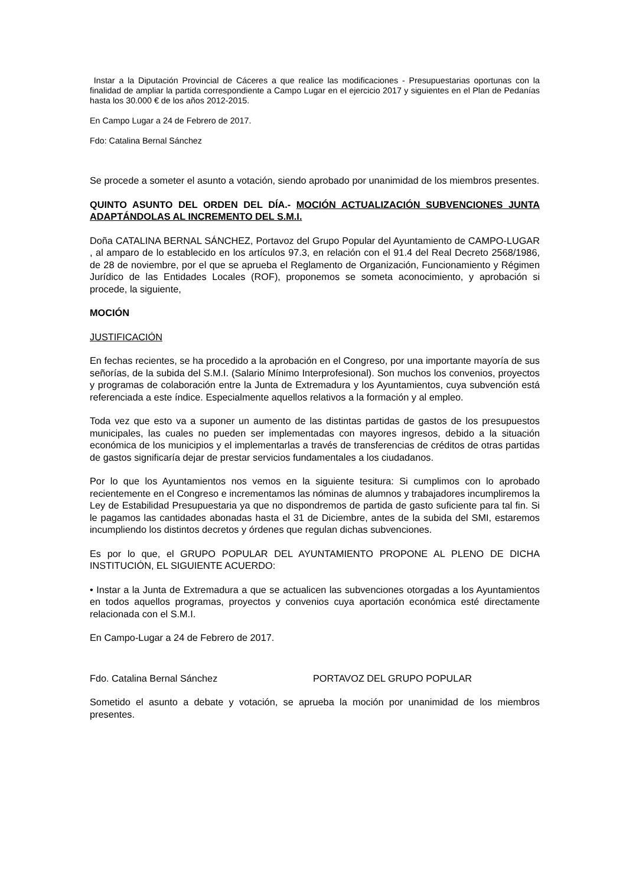Instar a la Diputación Provincial de Cáceres a que realice las modificaciones - Presupuestarias oportunas con la finalidad de ampliar la partida correspondiente a Campo Lugar en el ejercicio 2017 y siguientes en el Plan de Pedanías hasta los 30.000 € de los años 2012-2015.
En Campo Lugar a 24 de Febrero de 2017.
Fdo: Catalina Bernal Sánchez
Se procede a someter el asunto a votación, siendo aprobado por unanimidad de los miembros presentes.
QUINTO ASUNTO DEL ORDEN DEL DÍA.- MOCIÓN ACTUALIZACIÓN SUBVENCIONES JUNTA ADAPTÁNDOLAS AL INCREMENTO DEL S.M.I.
Doña CATALINA BERNAL SÁNCHEZ, Portavoz del Grupo Popular del Ayuntamiento de CAMPO-LUGAR , al amparo de lo establecido en los artículos 97.3, en relación con el 91.4 del Real Decreto 2568/1986, de 28 de noviembre, por el que se aprueba el Reglamento de Organización, Funcionamiento y Régimen Jurídico de las Entidades Locales (ROF), proponemos se someta aconocimiento, y aprobación si procede, la siguiente,
MOCIÓN
JUSTIFICACIÓN
En fechas recientes, se ha procedido a la aprobación en el Congreso, por una importante mayoría de sus señorías, de la subida del S.M.I. (Salario Mínimo Interprofesional). Son muchos los convenios, proyectos y programas de colaboración entre la Junta de Extremadura y los Ayuntamientos, cuya subvención está referenciada a este índice. Especialmente aquellos relativos a la formación y al empleo.
Toda vez que esto va a suponer un aumento de las distintas partidas de gastos de los presupuestos municipales, las cuales no pueden ser implementadas con mayores ingresos, debido a la situación económica de los municipios y el implementarlas a través de transferencias de créditos de otras partidas de gastos significaría dejar de prestar servicios fundamentales a los ciudadanos.
Por lo que los Ayuntamientos nos vemos en la siguiente tesitura: Si cumplimos con lo aprobado recientemente en el Congreso e incrementamos las nóminas de alumnos y trabajadores incumpliremos la Ley de Estabilidad Presupuestaria ya que no dispondremos de partida de gasto suficiente para tal fin. Si le pagamos las cantidades abonadas hasta el 31 de Diciembre, antes de la subida del SMI, estaremos incumpliendo los distintos decretos y órdenes que regulan dichas subvenciones.
Es por lo que, el GRUPO POPULAR DEL AYUNTAMIENTO PROPONE AL PLENO DE DICHA INSTITUCIÓN, EL SIGUIENTE ACUERDO:
• Instar a la Junta de Extremadura a que se actualicen las subvenciones otorgadas a los Ayuntamientos en todos aquellos programas, proyectos y convenios cuya aportación económica esté directamente relacionada con el S.M.I.
En Campo-Lugar a 24 de Febrero de 2017.
Fdo. Catalina Bernal Sánchez PORTAVOZ DEL GRUPO POPULAR
Sometido el asunto a debate y votación, se aprueba la moción por unanimidad de los miembros presentes.